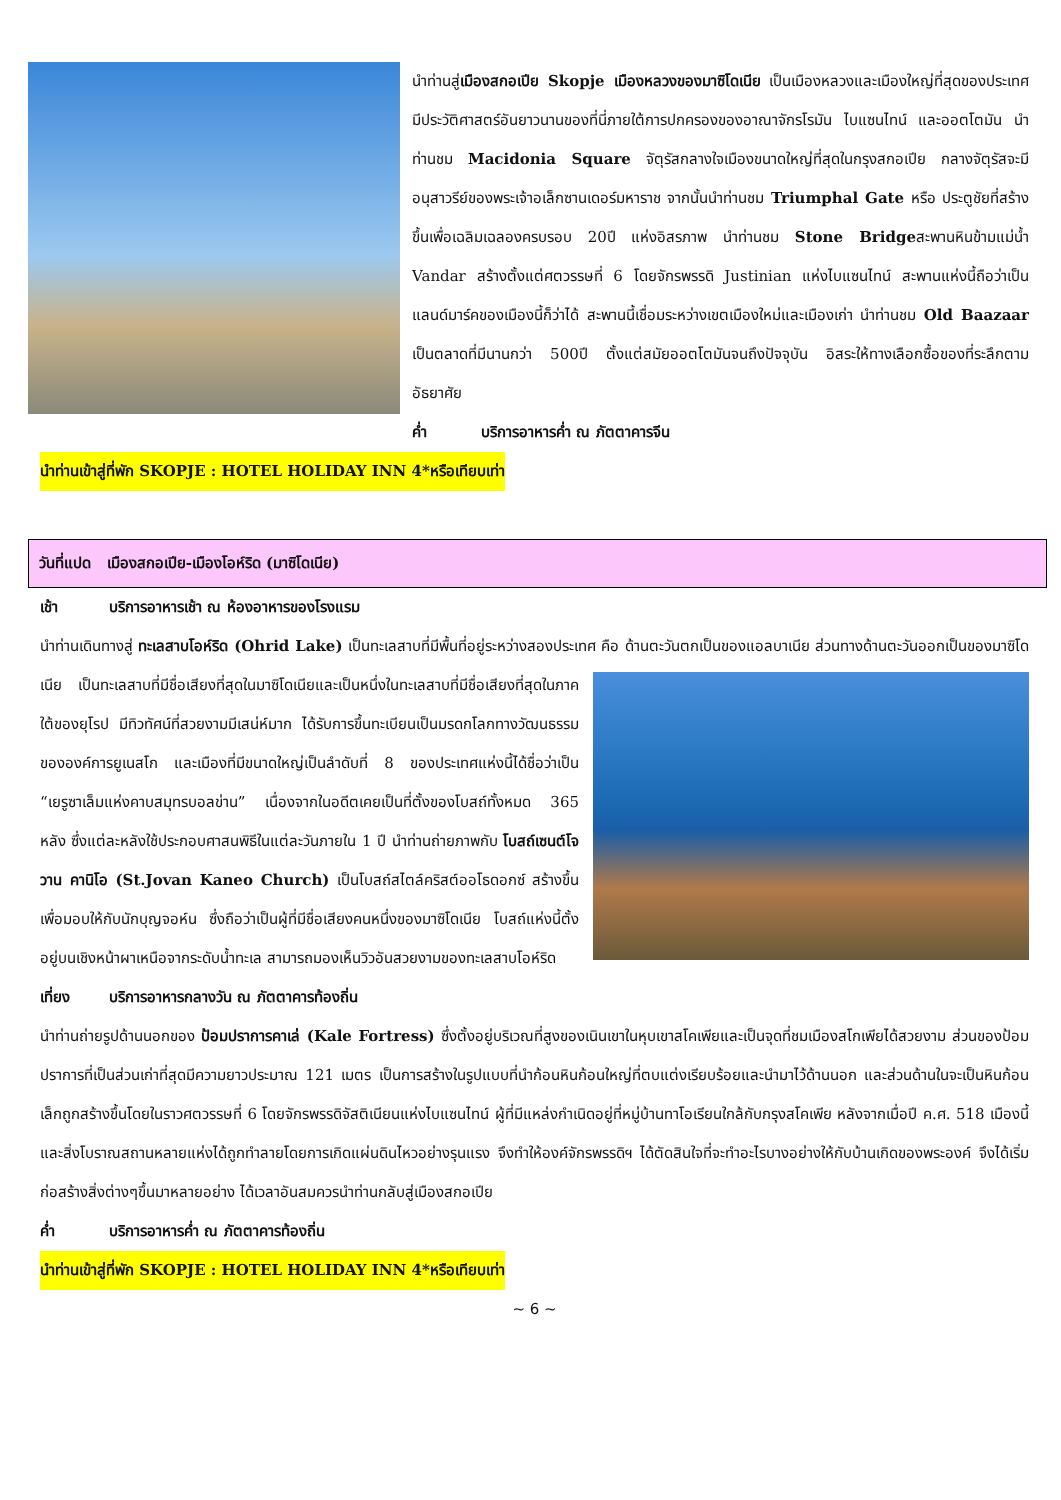นำท่านสู่เมืองสกอเปีย Skopje เมืองหลวงของมาซิโดเนีย เป็นเมืองหลวงและเมืองใหญ่ที่สุดของประเทศ มีประวัติศาสตร์อันยาวนานของที่นี่ภายใต้การปกครองของอาณาจักรโรมัน ไบแซนไทน์ และออตโตมัน นำท่านชม Macidonia Square จัตุรัสกลางใจเมืองขนาดใหญ่ที่สุดในกรุงสกอเปีย กลางจัตุรัสจะมีอนุสาวรีย์ของพระเจ้าอเล็กซานเดอร์มหาราช จากนั้นนำท่านชม Triumphal Gate หรือ ประตูชัยที่สร้างขึ้นเพื่อเฉลิมเฉลองครบรอบ 20ปี แห่งอิสรภาพ นำท่านชม Stone Bridgeสะพานหินข้ามแม่น้ำ Vandar สร้างตั้งแต่ศตวรรษที่ 6 โดยจักรพรรดิ Justinian แห่งไบแซนไทน์ สะพานแห่งนี้ถือว่าเป็นแลนด์มาร์คของเมืองนี้ก็ว่าได้ สะพานนี้เชื่อมระหว่างเขตเมืองใหม่และเมืองเก่า นำท่านชม Old Baazaar เป็นตลาดที่มีนานกว่า 500ปี ตั้งแต่สมัยออตโตมันจนถึงปัจจุบัน อิสระให้ทางเลือกซื้อของที่ระลึกตามอัธยาศัย
ค่ำ บริการอาหารค่ำ ณ ภัตตาคารจีน
นำท่านเข้าสู่ที่พัก SKOPJE : HOTEL HOLIDAY INN 4*หรือเทียบเท่า
วันที่แปด เมืองสกอเปีย-เมืองโอห์ริด (มาซิโดเนีย)
เช้า บริการอาหารเช้า ณ ห้องอาหารของโรงแรม
นำท่านเดินทางสู่ ทะเลสาบโอห์ริด (Ohrid Lake) เป็นทะเลสาบที่มีพื้นที่อยู่ระหว่างสองประเทศ คือ ด้านตะวันตกเป็นของแอลบาเนีย ส่วนทางด้านตะวันออกเป็นของมาซิโดเนีย เป็นทะเลสาบที่มีชื่อเสียงที่สุดในมาซิโดเนียและเป็นหนึ่งในทะเลสาบที่มีชื่อเสียง ที่สุดในภาคใต้ของยุโรป มีทิวทัศน์ที่สวยงามมีเสน่ห์มาก ได้รับการขึ้นทะเบียนเป็นมรดกโลกทางวัฒนธรรมขององค์การยูเนสโก และเมืองที่มีขนาดใหญ่เป็นลำดับที่ 8 ของประเทศแห่งนี้ได้ชื่อว่าเป็น “เยรูซาเล็มแห่งคาบสมุทรบอลข่าน” เนื่องจากในอดีตเคยเป็นที่ตั้งของโบสถ์ทั้งหมด 365 หลัง ซึ่งแต่ละหลังใช้ประกอบศาสนพิธีในแต่ละวันภายใน 1 ปี นำท่านถ่ายภาพกับ โบสถ์เซนต์โจวาน คานิโอ (St.Jovan Kaneo Church) เป็นโบสถ์สไตล์คริสต์ออโธดอกซ์ สร้างขึ้นเพื่อมอบให้กับนักบุญจอห์น ซึ่งถือว่าเป็นผู้ที่มีชื่อเสียงคนหนึ่งของมาซิโดเนีย โบสถ์แห่งนี้ตั้งอยู่บนเชิงหน้าผาเหนือจากระดับน้ำทะเล สามารถมองเห็นวิวอันสวยงามของทะเลสาบโอห์ริด
เที่ยง บริการอาหารกลางวัน ณ ภัตตาคารท้องถิ่น
นำท่านถ่ายรูปด้านนอกของ ป้อมปราการคาเล่ (Kale Fortress) ซึ่งตั้งอยู่บริเวณที่สูงของเนินเขาในหุบเขาสโคเพียและเป็นจุดที่ชมเมืองสโกเพียได้สวยงาม ส่วนของป้อมปราการที่เป็นส่วนเก่าที่สุดมีความยาวประมาณ 121 เมตร เป็นการสร้างในรูปแบบที่นำก้อนหินก้อนใหญ่ที่ตบแต่งเรียบร้อยและนำมาไว้ด้านนอก และส่วนด้านในจะเป็นหินก้อนเล็กถูกสร้างขึ้นโดยในราวศตวรรษที่ 6 โดยจักรพรรดิจัสติเนียนแห่งไบแซนไทน์ ผู้ที่มีแหล่งกำเนิดอยู่ที่หมู่บ้านทาโอเรียนใกล้กับกรุงสโคเพีย หลังจากเมื่อปี ค.ศ. 518 เมืองนี้และสิ่งโบราณสถานหลายแห่งได้ถูกทำลายโดยการเกิดแผ่นดินไหวอย่างรุนแรง จึงทำให้องค์จักรพรรดิฯ ได้ตัดสินใจที่จะทำอะไรบางอย่างให้กับบ้านเกิดของพระองค์ จึงได้เริ่มก่อสร้างสิ่งต่างๆขึ้นมาหลายอย่าง ได้เวลาอันสมควรนำท่านกลับสู่เมืองสกอเปีย
ค่ำ บริการอาหารค่ำ ณ ภัตตาคารท้องถิ่น
นำท่านเข้าสู่ที่พัก SKOPJE : HOTEL HOLIDAY INN 4*หรือเทียบเท่า
~ 6 ~